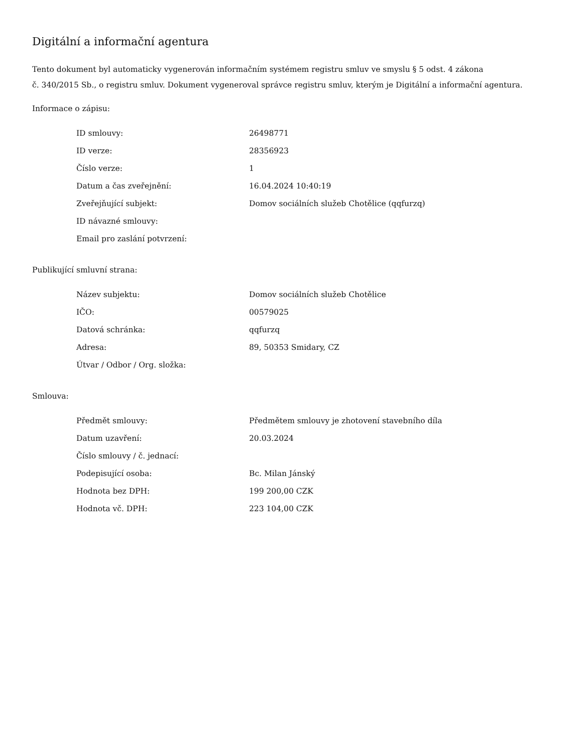Digitální a informační agentura
Tento dokument byl automaticky vygenerován informačním systémem registru smluv ve smyslu § 5 odst. 4 zákona
č. 340/2015 Sb., o registru smluv. Dokument vygeneroval správce registru smluv, kterým je Digitální a informační agentura.
Informace o zápisu:
| ID smlouvy: | 26498771 |
| ID verze: | 28356923 |
| Číslo verze: | 1 |
| Datum a čas zveřejnění: | 16.04.2024 10:40:19 |
| Zveřejňující subjekt: | Domov sociálních služeb Chotělice (qqfurzq) |
| ID návazné smlouvy: | |
| Email pro zaslání potvrzení: | |
Publikující smluvní strana:
| Název subjektu: | Domov sociálních služeb Chotělice |
| IČO: | 00579025 |
| Datová schránka: | qqfurzq |
| Adresa: | 89, 50353 Smidary, CZ |
| Útvar / Odbor / Org. složka: | |
Smlouva:
| Předmět smlouvy: | Předmětem smlouvy je zhotovení stavebního díla |
| Datum uzavření: | 20.03.2024 |
| Číslo smlouvy / č. jednací: | |
| Podepisující osoba: | Bc. Milan Jánský |
| Hodnota bez DPH: | 199 200,00 CZK |
| Hodnota vč. DPH: | 223 104,00 CZK |